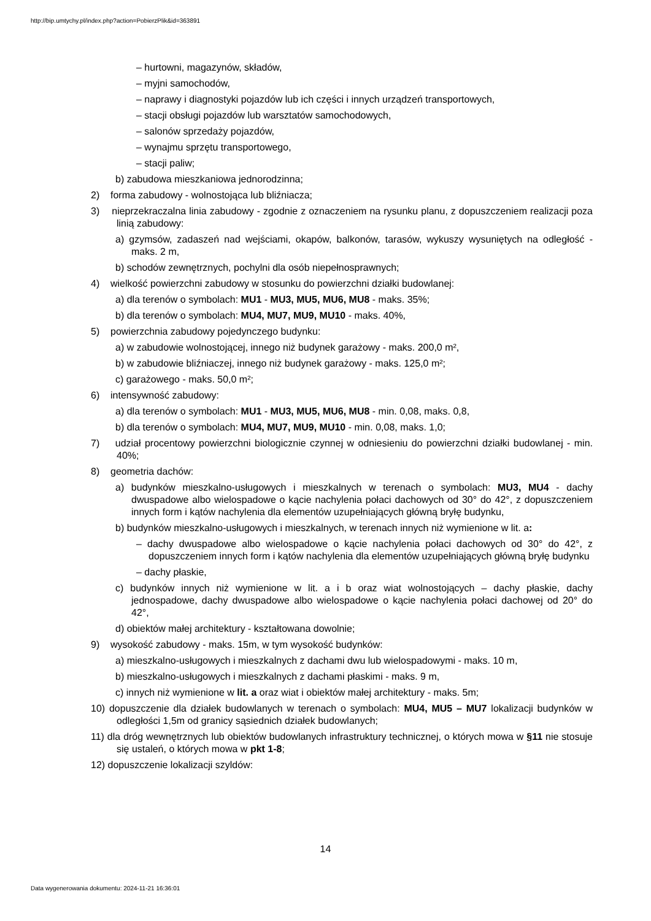http://bip.umtychy.pl/index.php?action=PobierzPlik&id=363891
– hurtowni, magazynów, składów,
– myjni samochodów,
– naprawy i diagnostyki pojazdów lub ich części i innych urządzeń transportowych,
– stacji obsługi pojazdów lub warsztatów samochodowych,
– salonów sprzedaży pojazdów,
– wynajmu sprzętu transportowego,
– stacji paliw;
b) zabudowa mieszkaniowa jednorodzinna;
2) forma zabudowy - wolnostojąca lub bliźniacza;
3) nieprzekraczalna linia zabudowy - zgodnie z oznaczeniem na rysunku planu, z dopuszczeniem realizacji poza linią zabudowy:
a) gzymsów, zadaszeń nad wejściami, okapów, balkonów, tarasów, wykuszy wysuniętych na odległość - maks. 2 m,
b) schodów zewnętrznych, pochylni dla osób niepełnosprawnych;
4) wielkość powierzchni zabudowy w stosunku do powierzchni działki budowlanej:
a) dla terenów o symbolach: MU1 - MU3, MU5, MU6, MU8 - maks. 35%;
b) dla terenów o symbolach: MU4, MU7, MU9, MU10 - maks. 40%,
5) powierzchnia zabudowy pojedynczego budynku:
a) w zabudowie wolnostojącej, innego niż budynek garażowy - maks. 200,0 m²,
b) w zabudowie bliźniaczej, innego niż budynek garażowy - maks. 125,0 m²;
c) garażowego - maks. 50,0 m²;
6) intensywność zabudowy:
a) dla terenów o symbolach: MU1 - MU3, MU5, MU6, MU8 - min. 0,08, maks. 0,8,
b) dla terenów o symbolach: MU4, MU7, MU9, MU10 - min. 0,08, maks. 1,0;
7) udział procentowy powierzchni biologicznie czynnej w odniesieniu do powierzchni działki budowlanej - min. 40%;
8) geometria dachów:
a) budynków mieszkalno-usługowych i mieszkalnych w terenach o symbolach: MU3, MU4 - dachy dwuspadowe albo wielospadowe o kącie nachylenia połaci dachowych od 30° do 42°, z dopuszczeniem innych form i kątów nachylenia dla elementów uzupełniających główną bryłę budynku,
b) budynków mieszkalno-usługowych i mieszkalnych, w terenach innych niż wymienione w lit. a:
– dachy dwuspadowe albo wielospadowe o kącie nachylenia połaci dachowych od 30° do 42°, z dopuszczeniem innych form i kątów nachylenia dla elementów uzupełniających główną bryłę budynku
– dachy płaskie,
c) budynków innych niż wymienione w lit. a i b oraz wiat wolnostojących – dachy płaskie, dachy jednospadowe, dachy dwuspadowe albo wielospadowe o kącie nachylenia połaci dachowej od 20° do 42°,
d) obiektów małej architektury - kształtowana dowolnie;
9) wysokość zabudowy - maks. 15m, w tym wysokość budynków:
a) mieszkalno-usługowych i mieszkalnych z dachami dwu lub wielospadowymi - maks. 10 m,
b) mieszkalno-usługowych i mieszkalnych z dachami płaskimi - maks. 9 m,
c) innych niż wymienione w lit. a oraz wiat i obiektów małej architektury - maks. 5m;
10) dopuszczenie dla działek budowlanych w terenach o symbolach: MU4, MU5 – MU7 lokalizacji budynków w odległości 1,5m od granicy sąsiednich działek budowlanych;
11) dla dróg wewnętrznych lub obiektów budowlanych infrastruktury technicznej, o których mowa w §11 nie stosuje się ustaleń, o których mowa w pkt 1-8;
12) dopuszczenie lokalizacji szyldów:
14
Data wygenerowania dokumentu: 2024-11-21 16:36:01